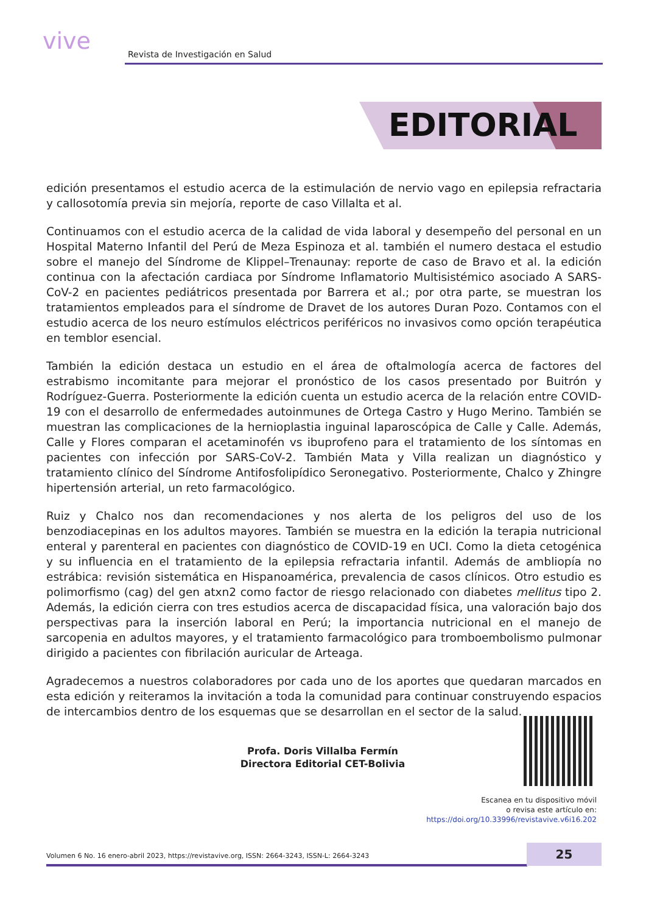vive
Revista de Investigación en Salud
EDITORIAL
edición presentamos el estudio acerca de la estimulación de nervio vago en epilepsia refractaria y callosotomía previa sin mejoría, reporte de caso Villalta et al.
Continuamos con el estudio acerca de la calidad de vida laboral y desempeño del personal en un Hospital Materno Infantil del Perú de Meza Espinoza et al. también el numero destaca el estudio sobre el manejo del Síndrome de Klippel–Trenaunay: reporte de caso de Bravo et al. la edición continua con la afectación cardiaca por Síndrome Inflamatorio Multisistémico asociado A SARS-CoV-2 en pacientes pediátricos presentada por Barrera et al.; por otra parte, se muestran los tratamientos empleados para el síndrome de Dravet de los autores Duran Pozo. Contamos con el estudio acerca de los neuro estímulos eléctricos periféricos no invasivos como opción terapéutica en temblor esencial.
También la edición destaca un estudio en el área de oftalmología acerca de factores del estrabismo incomitante para mejorar el pronóstico de los casos presentado por Buitrón y Rodríguez-Guerra. Posteriormente la edición cuenta un estudio acerca de la relación entre COVID-19 con el desarrollo de enfermedades autoinmunes de Ortega Castro y Hugo Merino. También se muestran las complicaciones de la hernioplastia inguinal laparoscópica de Calle y Calle. Además, Calle y Flores comparan el acetaminofén vs ibuprofeno para el tratamiento de los síntomas en pacientes con infección por SARS-CoV-2. También Mata y Villa realizan un diagnóstico y tratamiento clínico del Síndrome Antifosfolipídico Seronegativo. Posteriormente, Chalco y Zhingre hipertensión arterial, un reto farmacológico.
Ruiz y Chalco nos dan recomendaciones y nos alerta de los peligros del uso de los benzodiacepinas en los adultos mayores. También se muestra en la edición la terapia nutricional enteral y parenteral en pacientes con diagnóstico de COVID-19 en UCI. Como la dieta cetogénica y su influencia en el tratamiento de la epilepsia refractaria infantil. Además de ambliopía no estrábica: revisión sistemática en Hispanoamérica, prevalencia de casos clínicos. Otro estudio es polimorfismo (cag) del gen atxn2 como factor de riesgo relacionado con diabetes mellitus tipo 2. Además, la edición cierra con tres estudios acerca de discapacidad física, una valoración bajo dos perspectivas para la inserción laboral en Perú; la importancia nutricional en el manejo de sarcopenia en adultos mayores, y el tratamiento farmacológico para tromboembolismo pulmonar dirigido a pacientes con fibrilación auricular de Arteaga.
Agradecemos a nuestros colaboradores por cada uno de los aportes que quedaran marcados en esta edición y reiteramos la invitación a toda la comunidad para continuar construyendo espacios de intercambios dentro de los esquemas que se desarrollan en el sector de la salud.
Profa. Doris Villalba Fermín
Directora Editorial CET-Bolivia
Escanea en tu dispositivo móvil
o revisa este artículo en:
https://doi.org/10.33996/revistavive.v6i16.202
Volumen 6 No. 16 enero-abril 2023, https://revistavive.org, ISSN: 2664-3243, ISSN-L: 2664-3243
25